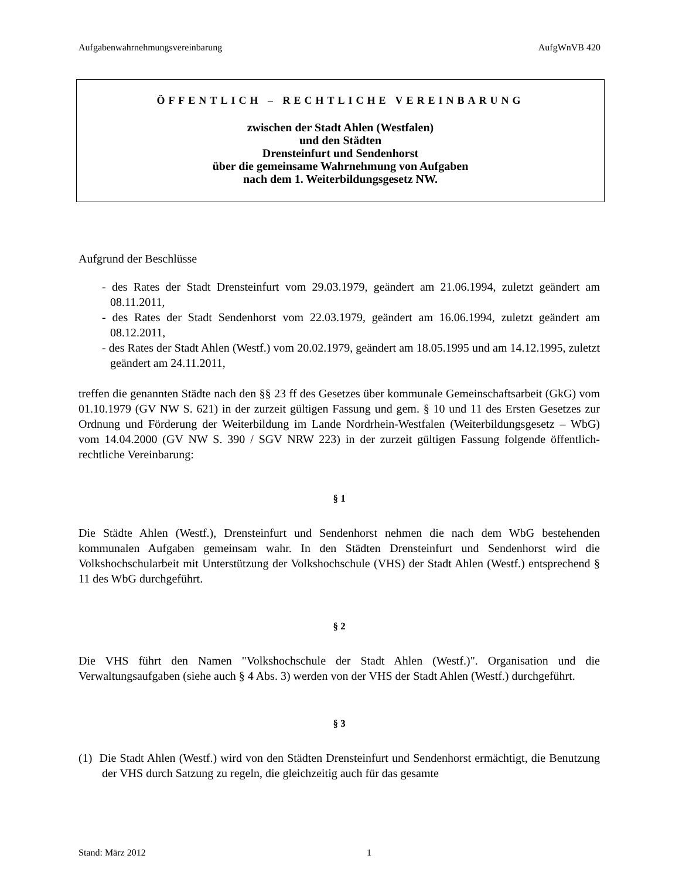Aufgabenwahrnehmungsvereinbarung AufgWnVB 420
ÖFFENTLICH – RECHTLICHE VEREINBARUNG
zwischen der Stadt Ahlen (Westfalen)
und den Städten
Drensteinfurt und Sendenhorst
über die gemeinsame Wahrnehmung von Aufgaben
nach dem 1. Weiterbildungsgesetz NW.
Aufgrund der Beschlüsse
- des Rates der Stadt Drensteinfurt vom 29.03.1979, geändert am 21.06.1994, zuletzt geändert am 08.11.2011,
- des Rates der Stadt Sendenhorst vom 22.03.1979, geändert am 16.06.1994, zuletzt geändert am 08.12.2011,
- des Rates der Stadt Ahlen (Westf.) vom 20.02.1979, geändert am 18.05.1995 und am 14.12.1995, zuletzt geändert am 24.11.2011,
treffen die genannten Städte nach den §§ 23 ff des Gesetzes über kommunale Gemeinschaftsarbeit (GkG) vom 01.10.1979 (GV NW S. 621) in der zurzeit gültigen Fassung und gem. § 10 und 11 des Ersten Gesetzes zur Ordnung und Förderung der Weiterbildung im Lande Nordrhein-Westfalen (Weiterbildungsgesetz – WbG) vom 14.04.2000 (GV NW S. 390 / SGV NRW 223) in der zurzeit gültigen Fassung folgende öffentlich-rechtliche Vereinbarung:
§ 1
Die Städte Ahlen (Westf.), Drensteinfurt und Sendenhorst nehmen die nach dem WbG bestehenden kommunalen Aufgaben gemeinsam wahr. In den Städten Drensteinfurt und Sendenhorst wird die Volkshochschularbeit mit Unterstützung der Volkshochschule (VHS) der Stadt Ahlen (Westf.) entsprechend § 11 des WbG durchgeführt.
§ 2
Die VHS führt den Namen "Volkshochschule der Stadt Ahlen (Westf.)". Organisation und die Verwaltungsaufgaben (siehe auch § 4 Abs. 3) werden von der VHS der Stadt Ahlen (Westf.) durchgeführt.
§ 3
(1) Die Stadt Ahlen (Westf.) wird von den Städten Drensteinfurt und Sendenhorst ermächtigt, die Benutzung der VHS durch Satzung zu regeln, die gleichzeitig auch für das gesamte
Stand: März 2012 1